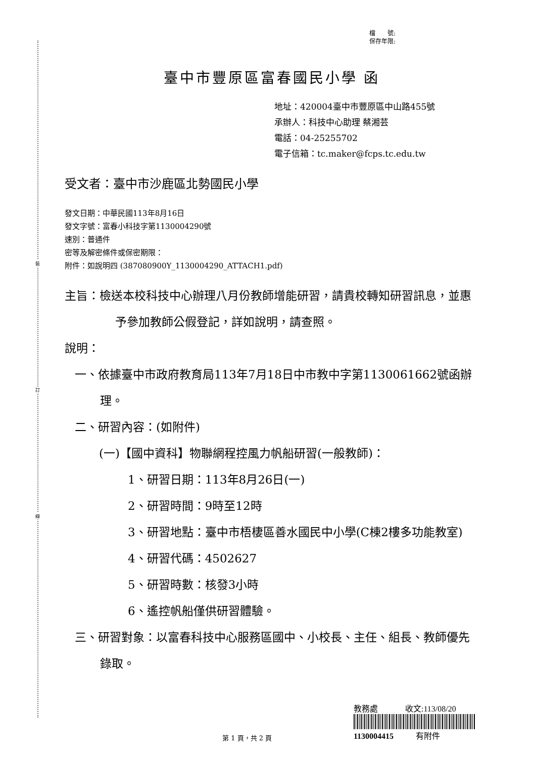裝
訂
線
檔　　號:
保存年限:
臺中市豐原區富春國民小學 函
地址：420004臺中市豐原區中山路455號
承辦人：科技中心助理 蔡湘芸
電話：04-25255702
電子信箱：tc.maker@fcps.tc.edu.tw
受文者：臺中市沙鹿區北勢國民小學
發文日期：中華民國113年8月16日
發文字號：富春小科技字第1130004290號
速別：普通件
密等及解密條件或保密期限：
附件：如說明四 (387080900Y_1130004290_ATTACH1.pdf)
主旨：檢送本校科技中心辦理八月份教師增能研習，請貴校轉知研習訊息，並惠予參加教師公假登記，詳如說明，請查照。
說明：
一、依據臺中市政府教育局113年7月18日中市教中字第1130061662號函辦理。
二、研習內容：(如附件)
(一)【國中資科】物聯網程控風力帆船研習(一般教師)：
1、研習日期：113年8月26日(一)
2、研習時間：9時至12時
3、研習地點：臺中市梧棲區善水國民中小學(C棟2樓多功能教室)
4、研習代碼：4502627
5、研習時數：核發3小時
6、遙控帆船僅供研習體驗。
三、研習對象：以富春科技中心服務區國中、小校長、主任、組長、教師優先錄取。
教務處 收文:113/08/20
1130004415 有附件
第 1 頁，共 2 頁